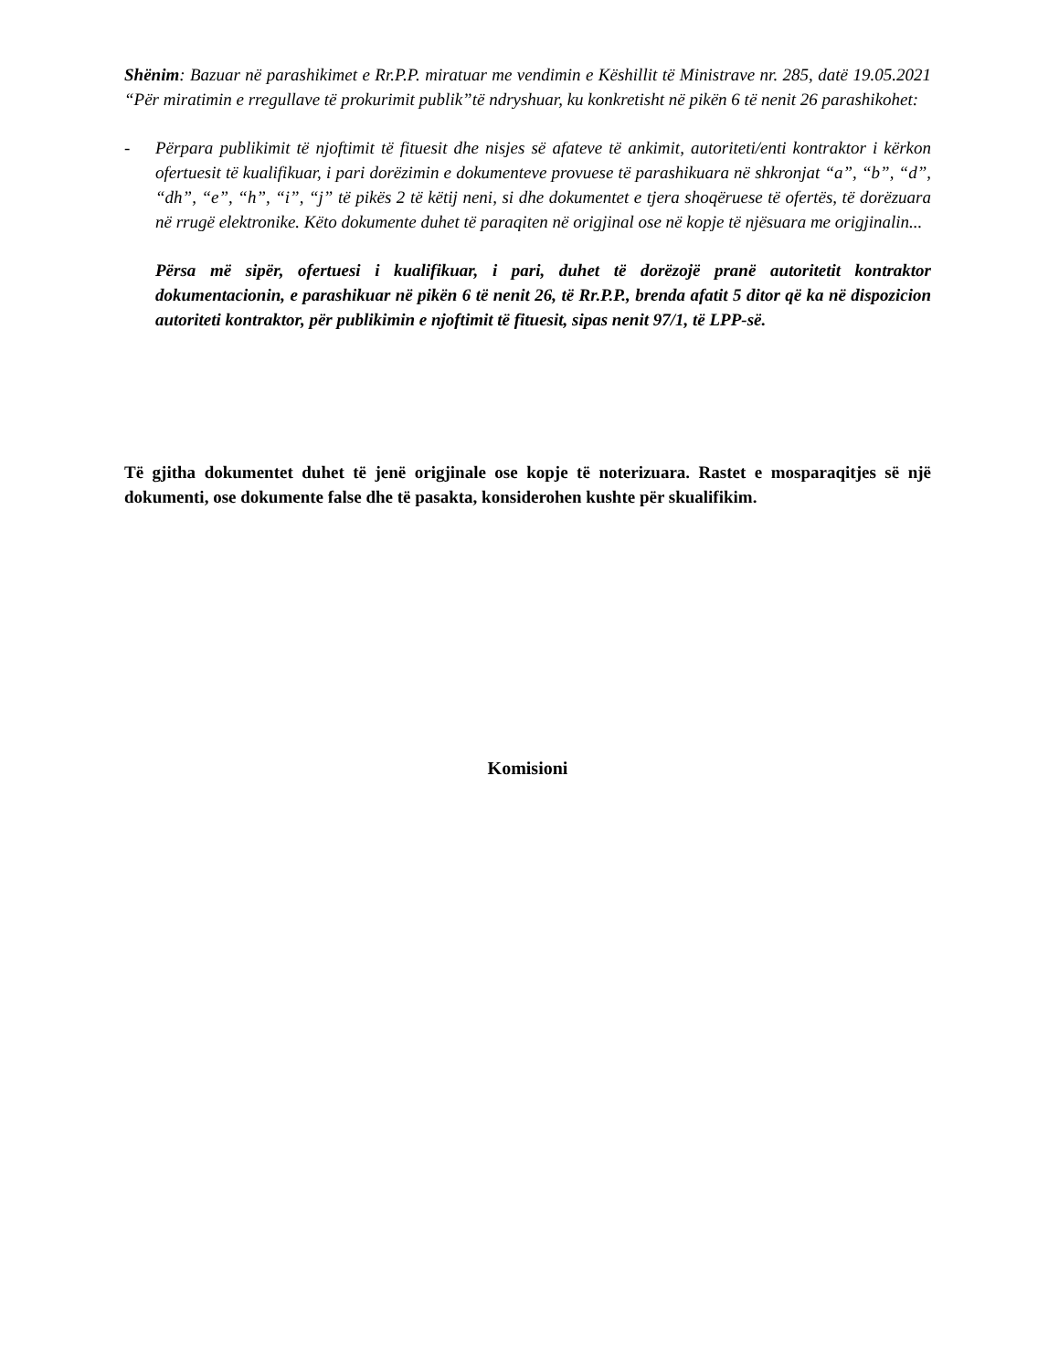Shënim: Bazuar në parashikimet e Rr.P.P. miratuar me vendimin e Këshillit të Ministrave nr. 285, datë 19.05.2021 “Për miratimin e rregullave të prokurimit publik”të ndryshuar, ku konkretisht në pikën 6 të nenit 26 parashikohet:
- Përpara publikimit të njoftimit të fituesit dhe nisjes së afateve të ankimit, autoriteti/enti kontraktor i kërkon ofertuesit të kualifikuar, i pari dorëzimin e dokumenteve provuese të parashikuara në shkronjat “a”, “b”, “d”, “dh”, “e”, “h”, “i”, “j” të pikës 2 të këtij neni, si dhe dokumentet e tjera shoqëruese të ofertës, të dorëzuara në rrugë elektronike. Këto dokumente duhet të paraqiten në origjinal ose në kopje të njësuara me origjinalin...
Përsa më sipër, ofertuesi i kualifikuar, i pari, duhet të dorëzojë pranë autoritetit kontraktor dokumentacionin, e parashikuar në pikën 6 të nenit 26, të Rr.P.P., brenda afatit 5 ditor që ka në dispozicion autoriteti kontraktor, për publikimin e njoftimit të fituesit, sipas nenit 97/1, të LPP-së.
Të gjitha dokumentet duhet të jenë origjinale ose kopje të noterizuara. Rastet e mosparaqitjes së një dokumenti, ose dokumente false dhe të pasakta, konsiderohen kushte për skualifikim.
Komisioni